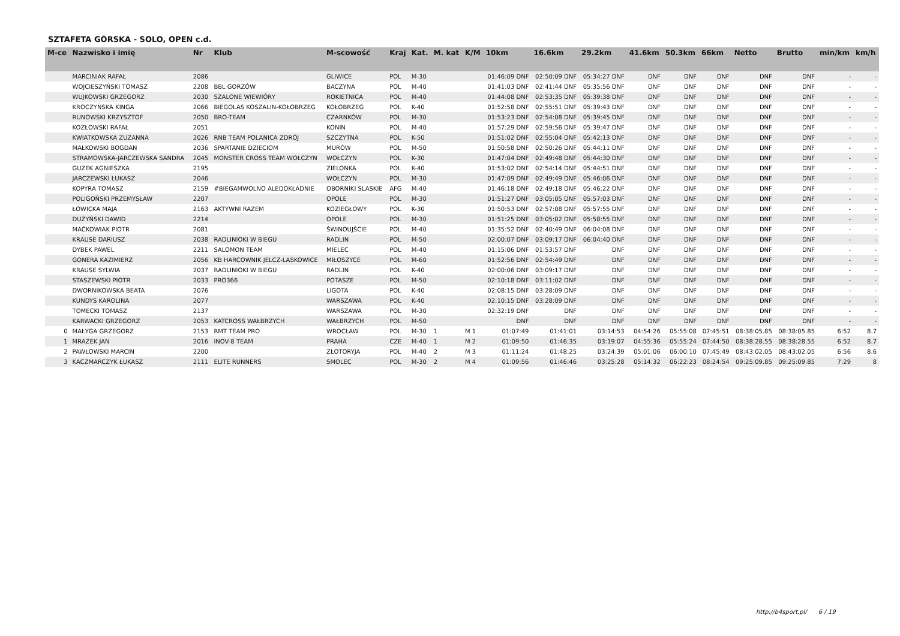SZTAFETA GÓRSKA - SOLO, OPEN c.d.
| M-ce | Nazwisko i imię | Nr | Klub | M-scowość | Kraj | Kat. | M. kat | K/M | 10km | 16.6km | 29.2km | 41.6km | 50.3km | 66km | Netto | Brutto | min/km | km/h |
| --- | --- | --- | --- | --- | --- | --- | --- | --- | --- | --- | --- | --- | --- | --- | --- | --- | --- | --- |
| | MARCINIAK RAFAŁ | 2086 | | GLIWICE | POL | M-30 | | | 01:46:09 DNF | 02:50:09 DNF | 05:34:27 DNF | DNF | DNF | DNF | DNF | DNF | - | - |
| | WOJCIESZYŃSKI TOMASZ | 2208 | BBL GORZÓW | BACZYNA | POL | M-40 | | | 01:41:03 DNF | 02:41:44 DNF | 05:35:56 DNF | DNF | DNF | DNF | DNF | DNF | - | - |
| | WUJKOWSKI GRZEGORZ | 2030 | SZALONE WIEWIÓRY | ROKIETNICA | POL | M-40 | | | 01:44:08 DNF | 02:53:35 DNF | 05:39:38 DNF | DNF | DNF | DNF | DNF | DNF | - | - |
| | KROCZYŃSKA KINGA | 2066 | BIEGOLAS KOSZALIN-KOŁOBRZEG | KOŁOBRZEG | POL | K-40 | | | 01:52:58 DNF | 02:55:51 DNF | 05:39:43 DNF | DNF | DNF | DNF | DNF | DNF | - | - |
| | RUNOWSKI KRZYSZTOF | 2050 | BRO-TEAM | CZARNKÓW | POL | M-30 | | | 01:53:23 DNF | 02:54:08 DNF | 05:39:45 DNF | DNF | DNF | DNF | DNF | DNF | - | - |
| | KOZŁOWSKI RAFAŁ | 2051 | | KONIN | POL | M-40 | | | 01:57:29 DNF | 02:59:56 DNF | 05:39:47 DNF | DNF | DNF | DNF | DNF | DNF | - | - |
| | KWIATKOWSKA ZUZANNA | 2026 | RNB TEAM POLANICA ZDRÓJ | SZCZYTNA | POL | K-50 | | | 01:51:02 DNF | 02:55:04 DNF | 05:42:13 DNF | DNF | DNF | DNF | DNF | DNF | - | - |
| | MAŁKOWSKI BOGDAN | 2036 | SPARTANIE DZIECIOM | MURÓW | POL | M-50 | | | 01:50:58 DNF | 02:50:26 DNF | 05:44:11 DNF | DNF | DNF | DNF | DNF | DNF | - | - |
| | STRAMOWSKA-JARCZEWSKA SANDRA | 2045 | MONSTER CROSS TEAM WOŁCZYN | WOŁCZYN | POL | K-30 | | | 01:47:04 DNF | 02:49:48 DNF | 05:44:30 DNF | DNF | DNF | DNF | DNF | DNF | - | - |
| | GUZEK AGNIESZKA | 2195 | | ZIELONKA | POL | K-40 | | | 01:53:02 DNF | 02:54:14 DNF | 05:44:51 DNF | DNF | DNF | DNF | DNF | DNF | - | - |
| | JARCZEWSKI ŁUKASZ | 2046 | | WOŁCZYN | POL | M-30 | | | 01:47:09 DNF | 02:49:49 DNF | 05:46:06 DNF | DNF | DNF | DNF | DNF | DNF | - | - |
| | KOPYRA TOMASZ | 2159 | #BIEGAMWOLNO ALEDOKŁADNIE | OBORNIKI SLASKIE | AFG | M-40 | | | 01:46:18 DNF | 02:49:18 DNF | 05:46:22 DNF | DNF | DNF | DNF | DNF | DNF | - | - |
| | POLIGOŃSKI PRZEMYSŁAW | 2207 | | OPOLE | POL | M-30 | | | 01:51:27 DNF | 03:05:05 DNF | 05:57:03 DNF | DNF | DNF | DNF | DNF | DNF | - | - |
| | ŁOWICKA MAJA | 2163 | AKTYWNI RAZEM | KOZIEGŁOWY | POL | K-30 | | | 01:50:53 DNF | 02:57:08 DNF | 05:57:55 DNF | DNF | DNF | DNF | DNF | DNF | - | - |
| | DUŻYŃSKI DAWID | 2214 | | OPOLE | POL | M-30 | | | 01:51:25 DNF | 03:05:02 DNF | 05:58:55 DNF | DNF | DNF | DNF | DNF | DNF | - | - |
| | MAĆKOWIAK PIOTR | 2081 | | ŚWINOUJŚCIE | POL | M-40 | | | 01:35:52 DNF | 02:40:49 DNF | 06:04:08 DNF | DNF | DNF | DNF | DNF | DNF | - | - |
| | KRAUSE DARIUSZ | 2038 | RADLINIOKI W BIEGU | RADLIN | POL | M-50 | | | 02:00:07 DNF | 03:09:17 DNF | 06:04:40 DNF | DNF | DNF | DNF | DNF | DNF | - | - |
| | DYBEK PAWEL | 2211 | SALOMON TEAM | MIELEC | POL | M-40 | | | 01:15:06 DNF | 01:53:57 DNF | DNF | DNF | DNF | DNF | DNF | DNF | - | - |
| | GONERA KAZIMIERZ | 2056 | KB HARCOWNIK JELCZ-LASKOWICE | MIŁOSZYCE | POL | M-60 | | | 01:52:56 DNF | 02:54:49 DNF | DNF | DNF | DNF | DNF | DNF | DNF | - | - |
| | KRAUSE SYLWIA | 2037 | RADLINIOKI W BIEGU | RADLIN | POL | K-40 | | | 02:00:06 DNF | 03:09:17 DNF | DNF | DNF | DNF | DNF | DNF | DNF | - | - |
| | STASZEWSKI PIOTR | 2033 | PRO366 | POTASZE | POL | M-50 | | | 02:10:18 DNF | 03:11:02 DNF | DNF | DNF | DNF | DNF | DNF | DNF | - | - |
| | DWORNIKOWSKA BEATA | 2076 | | LIGOTA | POL | K-40 | | | 02:08:15 DNF | 03:28:09 DNF | DNF | DNF | DNF | DNF | DNF | DNF | - | - |
| | KUNDYS KAROLINA | 2077 | | WARSZAWA | POL | K-40 | | | 02:10:15 DNF | 03:28:09 DNF | DNF | DNF | DNF | DNF | DNF | DNF | - | - |
| | TOMECKI TOMASZ | 2137 | | WARSZAWA | POL | M-30 | | | 02:32:19 DNF | DNF | DNF | DNF | DNF | DNF | DNF | DNF | - | - |
| | KARWACKI GRZEGORZ | 2053 | KATCROSS WAŁBRZYCH | WAŁBRZYCH | POL | M-50 | | | DNF | DNF | DNF | DNF | DNF | DNF | DNF | DNF | - | - |
| 0 | MAŁYGA GRZEGORZ | 2153 | RMT TEAM PRO | WROCŁAW | POL | M-30 | 1 | M 1 | 01:07:49 | 01:41:01 | 03:14:53 | 04:54:26 | 05:55:08 | 07:45:51 | 08:38:05.85 | 08:38:05.85 | 6:52 | 8.7 |
| 1 | MRAZEK JAN | 2016 | INOV-8 TEAM | PRAHA | CZE | M-40 | 1 | M 2 | 01:09:50 | 01:46:35 | 03:19:07 | 04:55:36 | 05:55:24 | 07:44:50 | 08:38:28.55 | 08:38:28.55 | 6:52 | 8.7 |
| 2 | PAWŁOWSKI MARCIN | 2200 | | ZŁOTORYJA | POL | M-40 | 2 | M 3 | 01:11:24 | 01:48:25 | 03:24:39 | 05:01:06 | 06:00:10 | 07:45:49 | 08:43:02.05 | 08:43:02.05 | 6:56 | 8.6 |
| 3 | KACZMARCZYK ŁUKASZ | 2111 | ELITE RUNNERS | SMOLEC | POL | M-30 | 2 | M 4 | 01:09:56 | 01:46:46 | 03:25:28 | 05:14:32 | 06:22:23 | 08:24:54 | 09:25:09.85 | 09:25:09.85 | 7:29 | 8 |
http://b4sport.pl/ 6 / 19